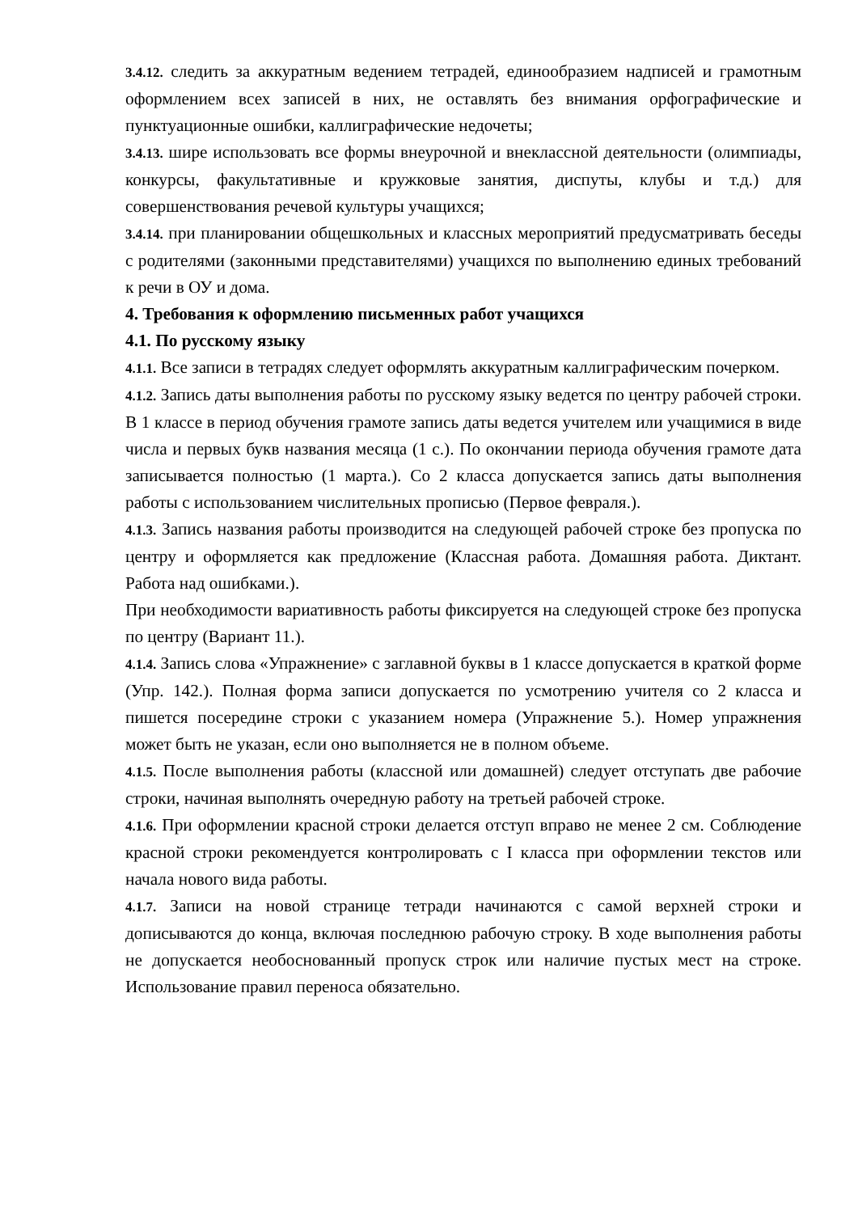3.4.12. следить за аккуратным ведением тетрадей, единообразием надписей и грамотным оформлением всех записей в них, не оставлять без внимания орфографические и пунктуационные ошибки, каллиграфические недочеты;
3.4.13. шире использовать все формы внеурочной и внеклассной деятельности (олимпиады, конкурсы, факультативные и кружковые занятия, диспуты, клубы и т.д.) для совершенствования речевой культуры учащихся;
3.4.14. при планировании общешкольных и классных мероприятий предусматривать беседы с родителями (законными представителями) учащихся по выполнению единых требований к речи в ОУ и дома.
4. Требования к оформлению письменных работ учащихся
4.1. По русскому языку
4.1.1. Все записи в тетрадях следует оформлять аккуратным каллиграфическим почерком.
4.1.2. Запись даты выполнения работы по русскому языку ведется по центру рабочей строки. В 1 классе в период обучения грамоте запись даты ведется учителем или учащимися в виде числа и первых букв названия месяца (1 с.). По окончании периода обучения грамоте дата записывается полностью (1 марта.). Со 2 класса допускается запись даты выполнения работы с использованием числительных прописью (Первое февраля.).
4.1.3. Запись названия работы производится на следующей рабочей строке без пропуска по центру и оформляется как предложение (Классная работа. Домашняя работа. Диктант. Работа над ошибками.).
При необходимости вариативность работы фиксируется на следующей строке без пропуска по центру (Вариант 11.).
4.1.4. Запись слова «Упражнение» с заглавной буквы в 1 классе допускается в краткой форме (Упр. 142.). Полная форма записи допускается по усмотрению учителя со 2 класса и пишется посередине строки с указанием номера (Упражнение 5.). Номер упражнения может быть не указан, если оно выполняется не в полном объеме.
4.1.5. После выполнения работы (классной или домашней) следует отступать две рабочие строки, начиная выполнять очередную работу на третьей рабочей строке.
4.1.6. При оформлении красной строки делается отступ вправо не менее 2 см. Соблюдение красной строки рекомендуется контролировать с I класса при оформлении текстов или начала нового вида работы.
4.1.7. Записи на новой странице тетради начинаются с самой верхней строки и дописываются до конца, включая последнюю рабочую строку. В ходе выполнения работы не допускается необоснованный пропуск строк или наличие пустых мест на строке. Использование правил переноса обязательно.